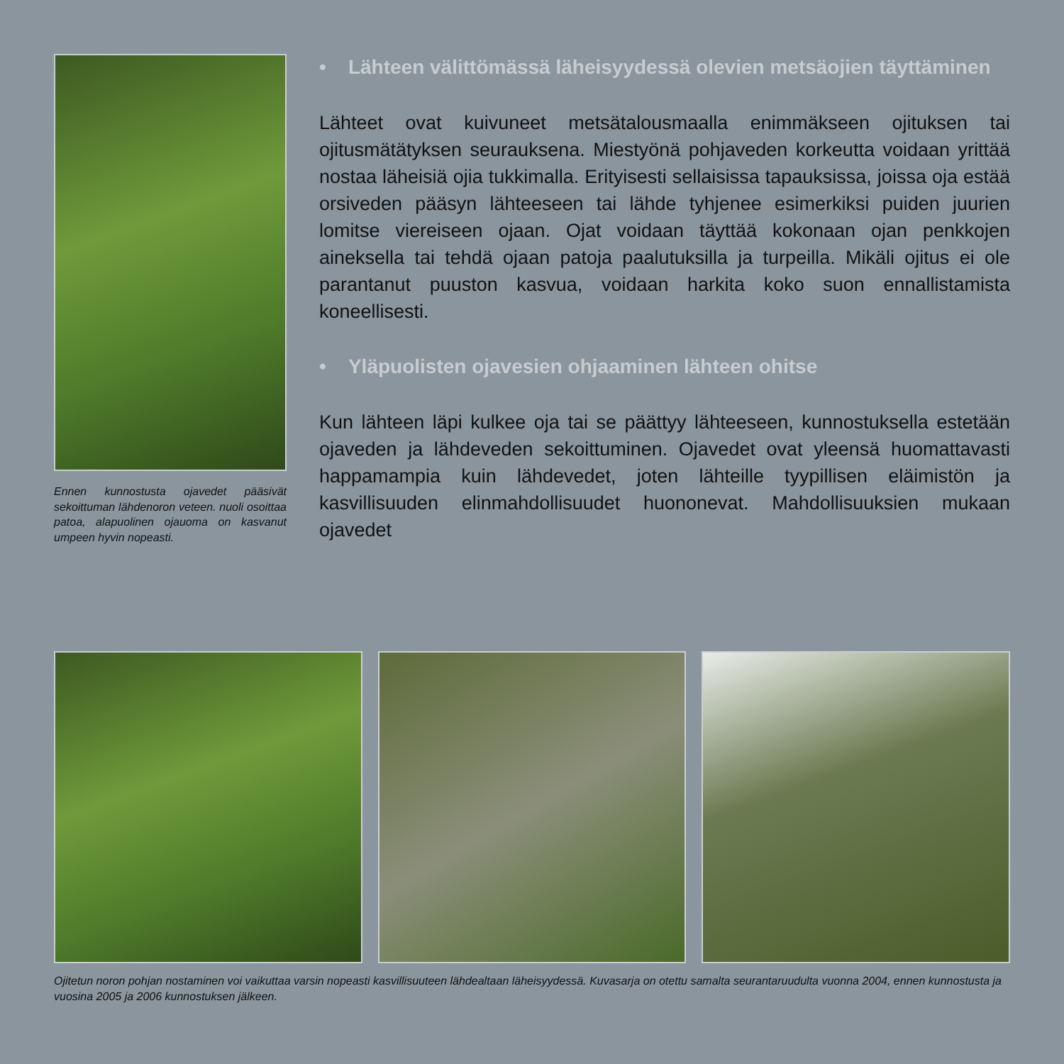Ennen kunnostusta ojavedet pääsivät sekoittuman lähdenoron veteen. nuoli osoittaa patoa, alapuolinen ojauoma on kasvanut umpeen hyvin nopeasti.
• Lähteen välittömässä läheisyydessä olevien metsäojien täyttäminen
Lähteet ovat kuivuneet metsätalousmaalla enimmäkseen ojituksen tai ojitusmätätyksen seurauksena. Miestyönä pohjaveden korkeutta voidaan yrittää nostaa läheisiä ojia tukkimalla. Erityisesti sellaisissa tapauksissa, joissa oja estää orsiveden pääsyn lähteeseen tai lähde tyhjenee esimerkiksi puiden juurien lomitse viereiseen ojaan. Ojat voidaan täyttää kokonaan ojan penkkojen aineksella tai tehdä ojaan patoja paalutuksilla ja turpeilla. Mikäli ojitus ei ole parantanut puuston kasvua, voidaan harkita koko suon ennallistamista koneellisesti.
• Yläpuolisten ojavesien ohjaaminen lähteen ohitse
Kun lähteen läpi kulkee oja tai se päättyy lähteeseen, kunnostuksella estetään ojaveden ja lähdeveden sekoittuminen. Ojavedet ovat yleensä huomattavasti happamampia kuin lähdevedet, joten lähteille tyypillisen eläimistön ja kasvillisuuden elinmahdollisuudet huononevat. Mahdollisuuksien mukaan ojavedet
Ojitetun noron pohjan nostaminen voi vaikuttaa varsin nopeasti kasvillisuuteen lähdealtaan läheisyydessä. Kuvasarja on otettu samalta seurantaruudulta vuonna 2004, ennen kunnostusta ja vuosina 2005 ja 2006 kunnostuksen jälkeen.